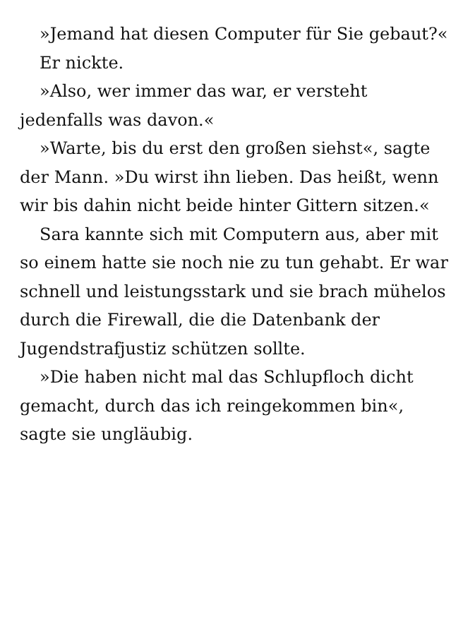»Jemand hat diesen Computer für Sie gebaut?«
Er nickte.
»Also, wer immer das war, er versteht jedenfalls was davon.«
»Warte, bis du erst den großen siehst«, sagte der Mann. »Du wirst ihn lieben. Das heißt, wenn wir bis dahin nicht beide hinter Gittern sitzen.«
Sara kannte sich mit Computern aus, aber mit so einem hatte sie noch nie zu tun gehabt. Er war schnell und leistungsstark und sie brach mühelos durch die Firewall, die die Datenbank der Jugendstrafjustiz schützen sollte.
»Die haben nicht mal das Schlupfloch dicht gemacht, durch das ich reingekommen bin«, sagte sie ungläubig.